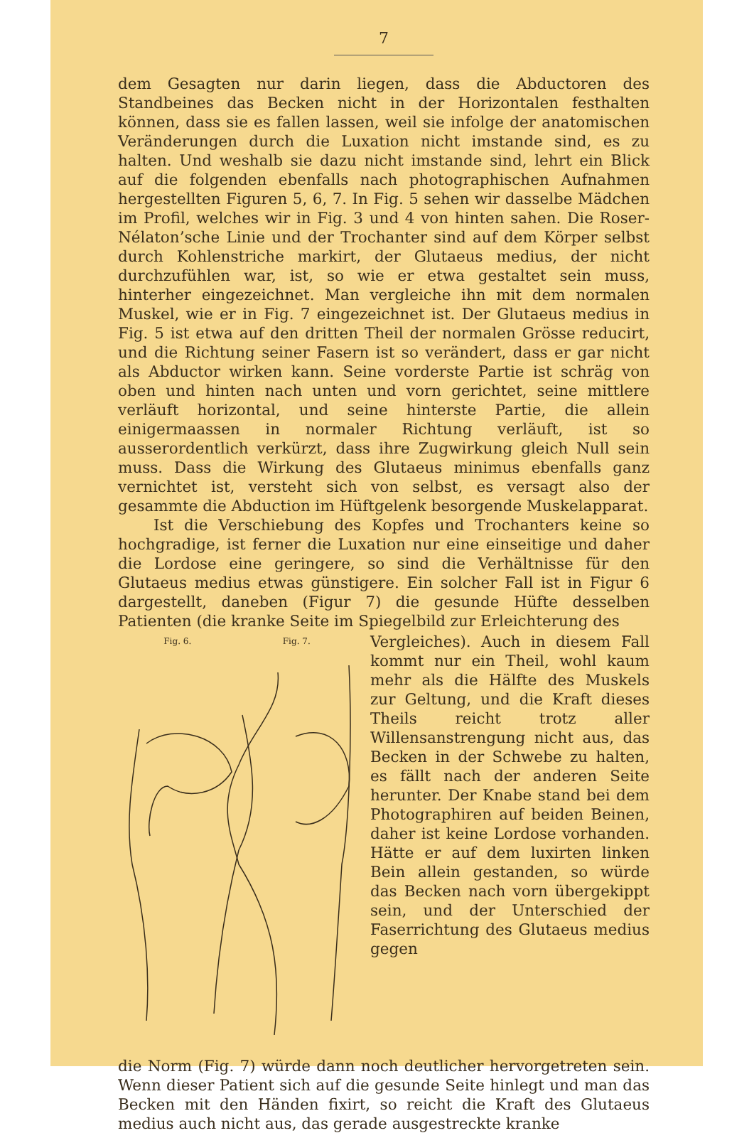7
dem Gesagten nur darin liegen, dass die Abductoren des Standbeines das Becken nicht in der Horizontalen festhalten können, dass sie es fallen lassen, weil sie infolge der anatomischen Veränderungen durch die Luxation nicht imstande sind, es zu halten. Und weshalb sie dazu nicht imstande sind, lehrt ein Blick auf die folgenden ebenfalls nach photographischen Aufnahmen hergestellten Figuren 5, 6, 7. In Fig. 5 sehen wir dasselbe Mädchen im Profil, welches wir in Fig. 3 und 4 von hinten sahen. Die Roser-Nélaton’sche Linie und der Trochanter sind auf dem Körper selbst durch Kohlenstriche markirt, der Glutaeus medius, der nicht durchzufühlen war, ist, so wie er etwa gestaltet sein muss, hinterher eingezeichnet. Man vergleiche ihn mit dem normalen Muskel, wie er in Fig. 7 eingezeichnet ist. Der Glutaeus medius in Fig. 5 ist etwa auf den dritten Theil der normalen Grösse reducirt, und die Richtung seiner Fasern ist so verändert, dass er gar nicht als Abductor wirken kann. Seine vorderste Partie ist schräg von oben und hinten nach unten und vorn gerichtet, seine mittlere verläuft horizontal, und seine hinterste Partie, die allein einigermaassen in normaler Richtung verläuft, ist so ausserordentlich verkürzt, dass ihre Zugwirkung gleich Null sein muss. Dass die Wirkung des Glutaeus minimus ebenfalls ganz vernichtet ist, versteht sich von selbst, es versagt also der gesammte die Abduction im Hüftgelenk besorgende Muskelapparat.
Ist die Verschiebung des Kopfes und Trochanters keine so hochgradige, ist ferner die Luxation nur eine einseitige und daher die Lordose eine geringere, so sind die Verhältnisse für den Glutaeus medius etwas günstigere. Ein solcher Fall ist in Figur 6 dargestellt, daneben (Figur 7) die gesunde Hüfte desselben Patienten (die kranke Seite im Spiegelbild zur Erleichterung des
Fig. 6. Fig. 7.
Vergleiches). Auch in diesem Fall kommt nur ein Theil, wohl kaum mehr als die Hälfte des Muskels zur Geltung, und die Kraft dieses Theils reicht trotz aller Willensanstrengung nicht aus, das Becken in der Schwebe zu halten, es fällt nach der anderen Seite herunter. Der Knabe stand bei dem Photographiren auf beiden Beinen, daher ist keine Lordose vorhanden. Hätte er auf dem luxirten linken Bein allein gestanden, so würde das Becken nach vorn übergekippt sein, und der Unterschied der Faserrichtung des Glutaeus medius gegen
die Norm (Fig. 7) würde dann noch deutlicher hervorgetreten sein. Wenn dieser Patient sich auf die gesunde Seite hinlegt und man das Becken mit den Händen fixirt, so reicht die Kraft des Glutaeus medius auch nicht aus, das gerade ausgestreckte kranke